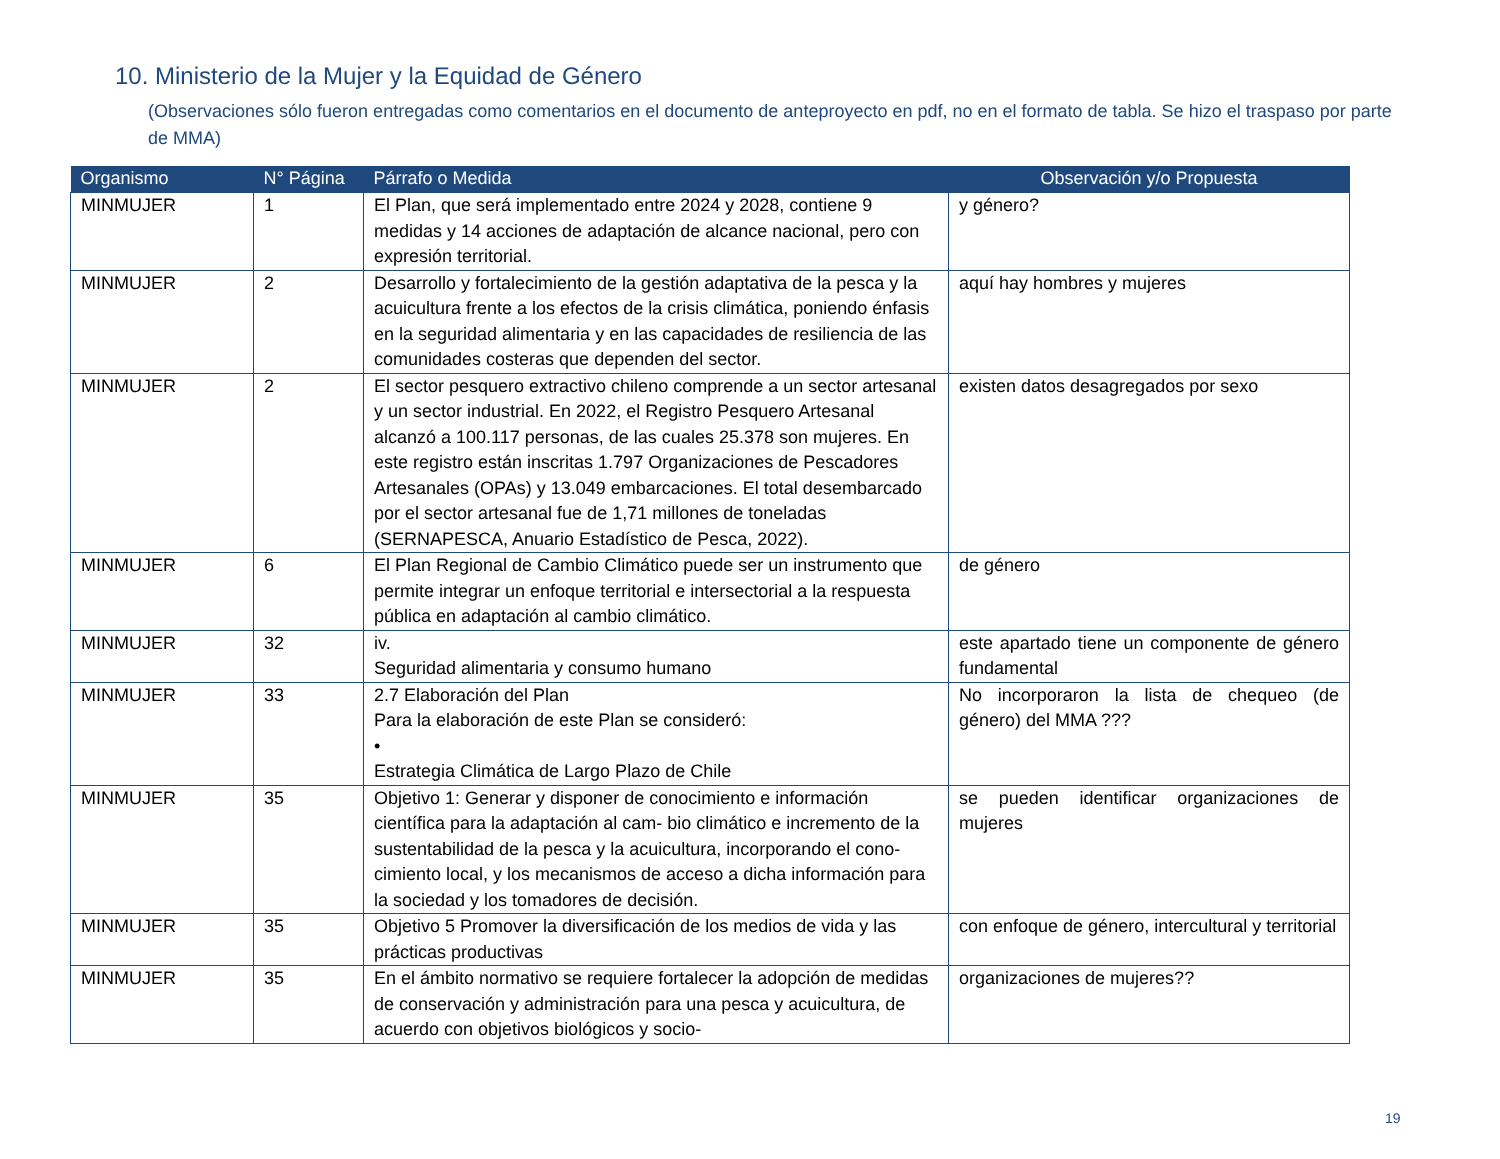10. Ministerio de la Mujer y la Equidad de Género
(Observaciones sólo fueron entregadas como comentarios en el documento de anteproyecto en pdf, no en el formato de tabla. Se hizo el traspaso por parte de MMA)
| Organismo | N° Página | Párrafo o Medida | Observación y/o Propuesta |
| --- | --- | --- | --- |
| MINMUJER | 1 | El Plan, que será implementado entre 2024 y 2028, contiene 9 medidas y 14 acciones de adaptación de alcance nacional, pero con expresión territorial. | y género? |
| MINMUJER | 2 | Desarrollo y fortalecimiento de la gestión adaptativa de la pesca y la acuicultura frente a los efectos de la crisis climática, poniendo énfasis en la seguridad alimentaria y en las capacidades de resiliencia de las comunidades costeras que dependen del sector. | aquí hay hombres y mujeres |
| MINMUJER | 2 | El sector pesquero extractivo chileno comprende a un sector artesanal y un sector industrial. En 2022, el Registro Pesquero Artesanal alcanzó a 100.117 personas, de las cuales 25.378 son mujeres. En este registro están inscritas 1.797 Organizaciones de Pescadores Artesanales (OPAs) y 13.049 embarcaciones. El total desembarcado por el sector artesanal fue de 1,71 millones de toneladas (SERNAPESCA, Anuario Estadístico de Pesca, 2022). | existen datos desagregados por sexo |
| MINMUJER | 6 | El Plan Regional de Cambio Climático puede ser un instrumento que permite integrar un enfoque territorial e intersectorial a la respuesta pública en adaptación al cambio climático. | de género |
| MINMUJER | 32 | iv. Seguridad alimentaria y consumo humano | este apartado tiene un componente de género fundamental |
| MINMUJER | 33 | 2.7 Elaboración del Plan Para la elaboración de este Plan se consideró: • Estrategia Climática de Largo Plazo de Chile | No incorporaron la lista de chequeo (de género) del MMA ??? |
| MINMUJER | 35 | Objetivo 1: Generar y disponer de conocimiento e información científica para la adaptación al cam- bio climático e incremento de la sustentabilidad de la pesca y la acuicultura, incorporando el cono- cimiento local, y los mecanismos de acceso a dicha información para la sociedad y los tomadores de decisión. | se pueden identificar organizaciones de mujeres |
| MINMUJER | 35 | Objetivo 5 Promover la diversificación de los medios de vida y las prácticas productivas | con enfoque de género, intercultural y territorial |
| MINMUJER | 35 | En el ámbito normativo se requiere fortalecer la adopción de medidas de conservación y administración para una pesca y acuicultura, de acuerdo con objetivos biológicos y socio- | organizaciones de mujeres?? |
19